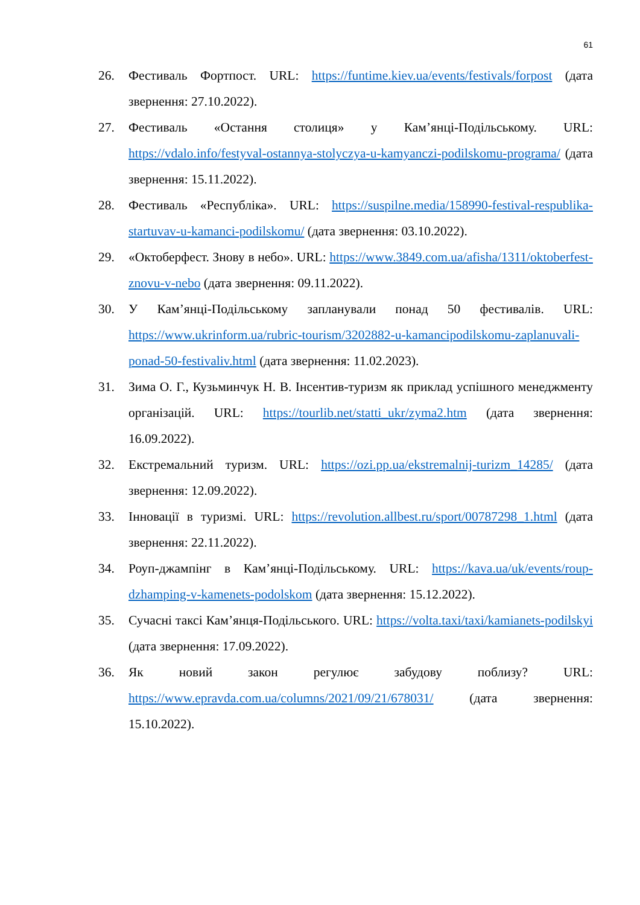61
26. Фестиваль Фортпост. URL: https://funtime.kiev.ua/events/festivals/forpost (дата звернення: 27.10.2022).
27. Фестиваль «Остання столиця» у Кам’янці-Подільському. URL: https://vdalo.info/festyval-ostannya-stolyczya-u-kamyanczi-podilskomu-programa/ (дата звернення: 15.11.2022).
28. Фестиваль «Республіка». URL: https://suspilne.media/158990-festival-respublika-startuvav-u-kamanci-podilskomu/ (дата звернення: 03.10.2022).
29. «Октоберфест. Знову в небо». URL: https://www.3849.com.ua/afisha/1311/oktoberfest-znovu-v-nebo (дата звернення: 09.11.2022).
30. У Кам’янці-Подільському запланували понад 50 фестивалів. URL: https://www.ukrinform.ua/rubric-tourism/3202882-u-kamancipodilskomu-zaplanuvali-ponad-50-festivaliv.html (дата звернення: 11.02.2023).
31. Зима О. Г., Кузьминчук Н. В. Інсентив-туризм як приклад успішного менеджменту організацій. URL: https://tourlib.net/statti_ukr/zyma2.htm (дата звернення: 16.09.2022).
32. Екстремальний туризм. URL: https://ozi.pp.ua/ekstremalnij-turizm_14285/ (дата звернення: 12.09.2022).
33. Інновації в туризмі. URL: https://revolution.allbest.ru/sport/00787298_1.html (дата звернення: 22.11.2022).
34. Роуп-джампінг в Кам’янці-Подільському. URL: https://kava.ua/uk/events/roup-dzhamping-v-kamenets-podolskom (дата звернення: 15.12.2022).
35. Сучасні таксі Кам’янця-Подільського. URL: https://volta.taxi/taxi/kamianets-podilskyi (дата звернення: 17.09.2022).
36. Як новий закон регулює забудову поблизу? URL: https://www.epravda.com.ua/columns/2021/09/21/678031/ (дата звернення: 15.10.2022).